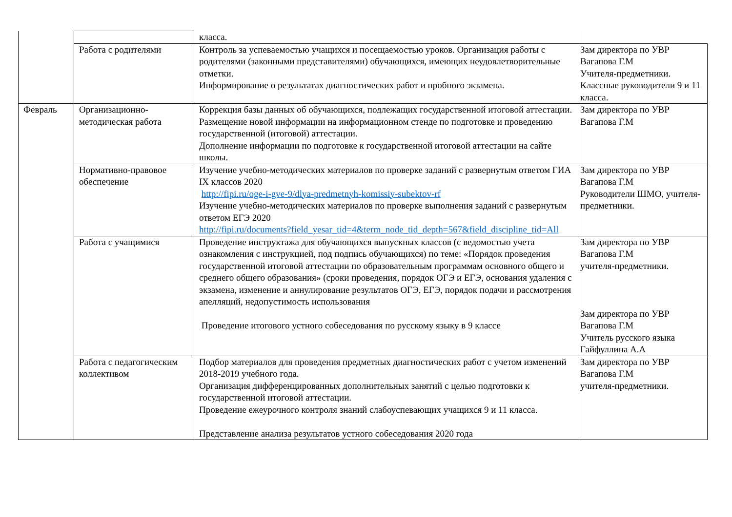| | | класса. | |
| | Работа с родителями | Контроль за успеваемостью учащихся и посещаемостью уроков. Организация работы с родителями (законными представителями) обучающихся, имеющих неудовлетворительные отметки. Информирование о результатах диагностических работ и пробного экзамена. | Зам директора по УВР Вагапова Г.М Учителя-предметники. Классные руководители 9 и 11 класса. |
| Февраль | Организационно-методическая работа | Коррекция базы данных об обучающихся, подлежащих государственной итоговой аттестации. Размещение новой информации на информационном стенде по подготовке и проведению государственной (итоговой) аттестации. Дополнение информации по подготовке к государственной итоговой аттестации на сайте школы. | Зам директора по УВР Вагапова Г.М |
| | Нормативно-правовое обеспечение | Изучение учебно-методических материалов по проверке заданий с развернутым ответом ГИА IX классов 2020 http://fipi.ru/oge-i-gve-9/dlya-predmetnyh-komissiy-subektov-rf Изучение учебно-методических материалов по проверке выполнения заданий с развернутым ответом ЕГЭ 2020 http://fipi.ru/documents?field_yesar_tid=4&term_node_tid_depth=567&field_discipline_tid=All | Зам директора по УВР Вагапова Г.М Руководители ШМО, учителя-предметники. |
| | Работа с учащимися | Проведение инструктажа для обучающихся выпускных классов (с ведомостью учета ознакомления с инструкцией, под подпись обучающихся) по теме: «Порядок проведения государственной итоговой аттестации по образовательным программам основного общего и среднего общего образования» (сроки проведения, порядок ОГЭ и ЕГЭ, основания удаления с экзамена, изменение и аннулирование результатов ОГЭ, ЕГЭ, порядок подачи и рассмотрения апелляций, недопустимость использования Проведение итогового устного собеседования по русскому языку в 9 классе | Зам директора по УВР Вагапова Г.М учителя-предметники. Зам директора по УВР Вагапова Г.М Учитель русского языка Гайфуллина А.А |
| | Работа с педагогическим коллективом | Подбор материалов для проведения предметных диагностических работ с учетом изменений 2018-2019 учебного года. Организация дифференцированных дополнительных занятий с целью подготовки к государственной итоговой аттестации. Проведение ежеурочного контроля знаний слабоуспевающих учащихся 9 и 11 класса. Представление анализа результатов устного собеседования 2020 года | Зам директора по УВР Вагапова Г.М учителя-предметники. |